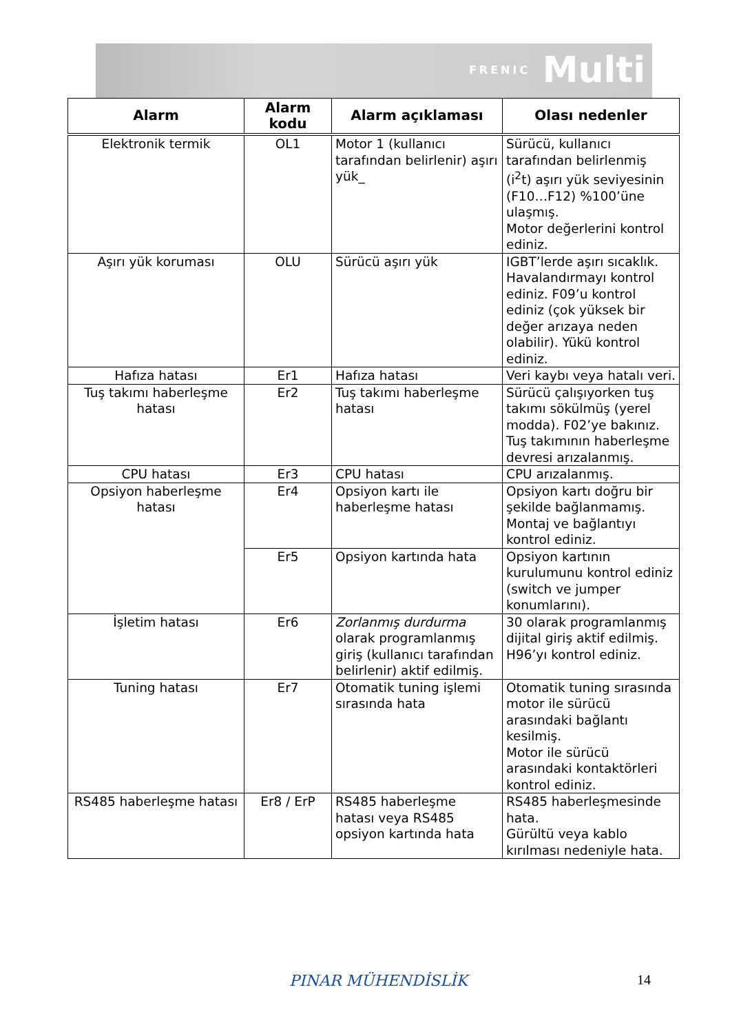FRENIC Multi
| Alarm | Alarm kodu | Alarm açıklaması | Olası nedenler |
| --- | --- | --- | --- |
| Elektronik termik | OL1 | Motor 1 (kullanıcı tarafından belirlenir) aşırı yük_ | Sürücü, kullanıcı tarafından belirlenmiş (i<sup>2</sup>t) aşırı yük seviyesinin (F10…F12) %100’üne ulaşmış. Motor değerlerini kontrol ediniz. |
| Aşırı yük koruması | OLU | Sürücü aşırı yük | IGBT’lerde aşırı sıcaklık. Havalandırmayı kontrol ediniz. F09’u kontrol ediniz (çok yüksek bir değer arızaya neden olabilir). Yükü kontrol ediniz. |
| Hafıza hatası | Er1 | Hafıza hatası | Veri kaybı veya hatalı veri. |
| Tuş takımı haberleşme hatası | Er2 | Tuş takımı haberleşme hatası | Sürücü çalışıyorken tuş takımı sökülmüş (yerel modda). F02’ye bakınız. Tuş takımının haberleşme devresi arızalanmış. |
| CPU hatası | Er3 | CPU hatası | CPU arızalanmış. |
| Opsiyon haberleşme hatası | Er4 | Opsiyon kartı ile haberleşme hatası | Opsiyon kartı doğru bir şekilde bağlanmamış. Montaj ve bağlantıyı kontrol ediniz. |
| | Er5 | Opsiyon kartında hata | Opsiyon kartının kurulumunu kontrol ediniz (switch ve jumper konumlarını). |
| İşletim hatası | Er6 | Zorlanmış durdurma olarak programlanmış giriş (kullanıcı tarafından belirlenir) aktif edilmiş. | 30 olarak programlanmış dijital giriş aktif edilmiş. H96’yı kontrol ediniz. |
| Tuning hatası | Er7 | Otomatik tuning işlemi sırasında hata | Otomatik tuning sırasında motor ile sürücü arasındaki bağlantı kesilmiş. Motor ile sürücü arasındaki kontaktörleri kontrol ediniz. |
| RS485 haberleşme hatası | Er8 / ErP | RS485 haberleşme hatası veya RS485 opsiyon kartında hata | RS485 haberleşmesinde hata. Gürültü veya kablo kırılması nedeniyle hata. |
PINAR MÜHENDİSLİK 14